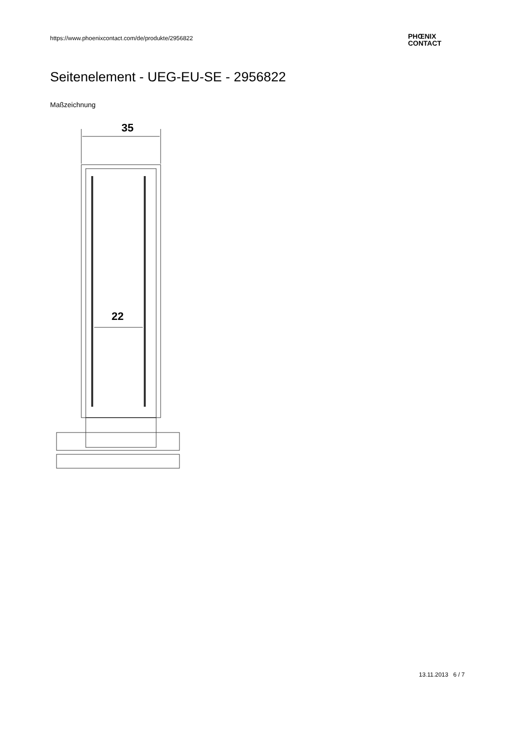https://www.phoenixcontact.com/de/produkte/2956822
PHŒNIX
CONTACT
Seitenelement - UEG-EU-SE - 2956822
Maßzeichnung
35
22
13.11.2013 6 / 7